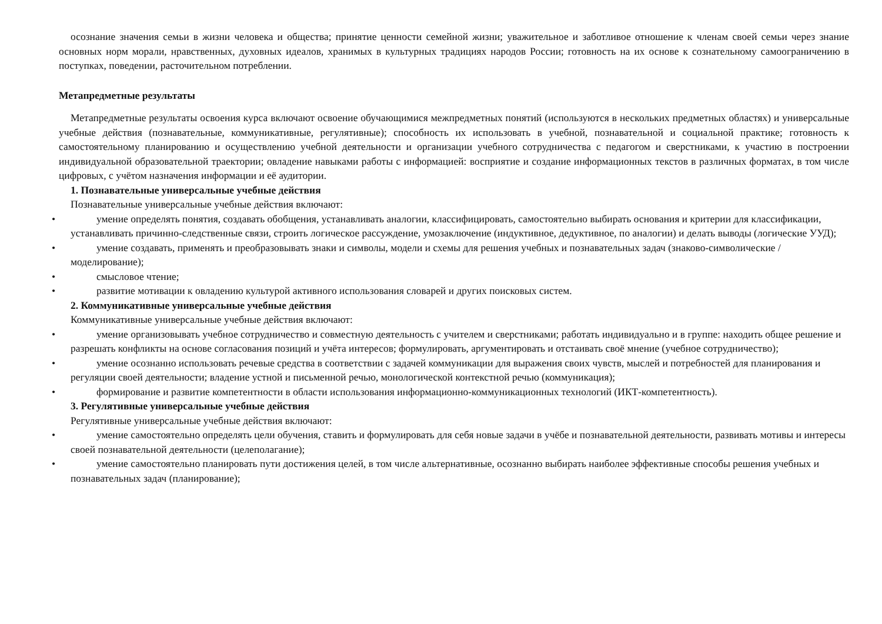осознание значения семьи в жизни человека и общества; принятие ценности семейной жизни; уважительное и заботливое отношение к членам своей семьи через знание основных норм морали, нравственных, духовных идеалов, хранимых в культурных традициях народов России; готовность на их основе к сознательному самоограничению в поступках, поведении, расточительном потреблении.
Метапредметные результаты
Метапредметные результаты освоения курса включают освоение обучающимися межпредметных понятий (используются в нескольких предметных областях) и универсальные учебные действия (познавательные, коммуникативные, регулятивные); способность их использовать в учебной, познавательной и социальной практике; готовность к самостоятельному планированию и осуществлению учебной деятельности и организации учебного сотрудничества с педагогом и сверстниками, к участию в построении индивидуальной образовательной траектории; овладение навыками работы с информацией: восприятие и создание информационных текстов в различных форматах, в том числе цифровых, с учётом назначения информации и её аудитории.
1. Познавательные универсальные учебные действия
Познавательные универсальные учебные действия включают:
• умение определять понятия, создавать обобщения, устанавливать аналогии, классифицировать, самостоятельно выбирать основания и критерии для классификации, устанавливать причинно-следственные связи, строить логическое рассуждение, умозаключение (индуктивное, дедуктивное, по аналогии) и делать выводы (логические УУД);
• умение создавать, применять и преобразовывать знаки и символы, модели и схемы для решения учебных и познавательных задач (знаково-символические / моделирование);
• смысловое чтение;
• развитие мотивации к овладению культурой активного использования словарей и других поисковых систем.
2. Коммуникативные универсальные учебные действия
Коммуникативные универсальные учебные действия включают:
• умение организовывать учебное сотрудничество и совместную деятельность с учителем и сверстниками; работать индивидуально и в группе: находить общее решение и разрешать конфликты на основе согласования позиций и учёта интересов; формулировать, аргументировать и отстаивать своё мнение (учебное сотрудничество);
• умение осознанно использовать речевые средства в соответствии с задачей коммуникации для выражения своих чувств, мыслей и потребностей для планирования и регуляции своей деятельности; владение устной и письменной речью, монологической контекстной речью (коммуникация);
• формирование и развитие компетентности в области использования информационно-коммуникационных технологий (ИКТ-компетентность).
3. Регулятивные универсальные учебные действия
Регулятивные универсальные учебные действия включают:
• умение самостоятельно определять цели обучения, ставить и формулировать для себя новые задачи в учёбе и познавательной деятельности, развивать мотивы и интересы своей познавательной деятельности (целеполагание);
• умение самостоятельно планировать пути достижения целей, в том числе альтернативные, осознанно выбирать наиболее эффективные способы решения учебных и познавательных задач (планирование);